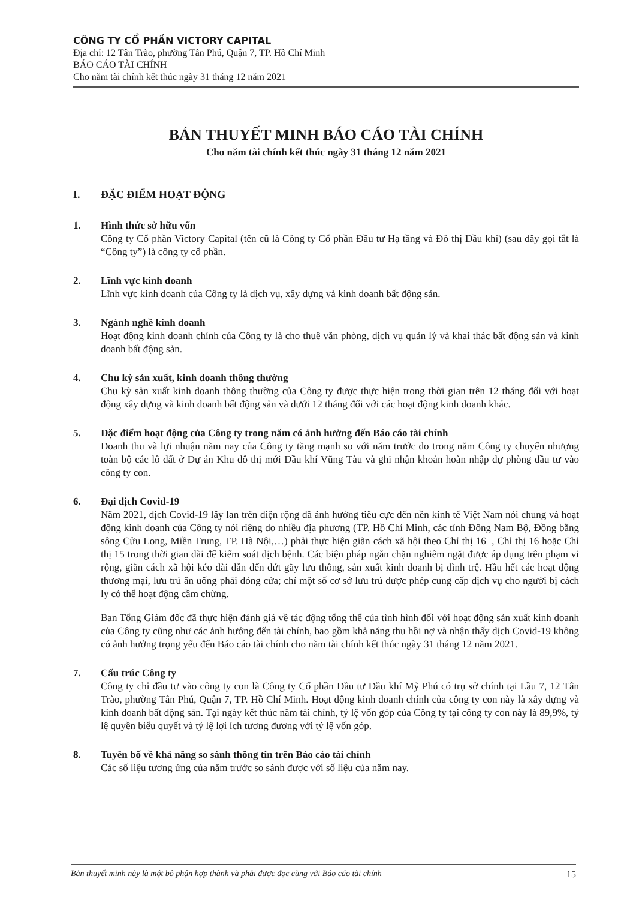CÔNG TY CỔ PHẦN VICTORY CAPITAL
Địa chỉ: 12 Tân Trào, phường Tân Phú, Quận 7, TP. Hồ Chí Minh
BÁO CÁO TÀI CHÍNH
Cho năm tài chính kết thúc ngày 31 tháng 12 năm 2021
BẢN THUYẾT MINH BÁO CÁO TÀI CHÍNH
Cho năm tài chính kết thúc ngày 31 tháng 12 năm 2021
I. ĐẶC ĐIỂM HOẠT ĐỘNG
1. Hình thức sở hữu vốn
Công ty Cổ phần Victory Capital (tên cũ là Công ty Cổ phần Đầu tư Hạ tầng và Đô thị Dầu khí) (sau đây gọi tắt là “Công ty”) là công ty cổ phần.
2. Lĩnh vực kinh doanh
Lĩnh vực kinh doanh của Công ty là dịch vụ, xây dựng và kinh doanh bất động sản.
3. Ngành nghề kinh doanh
Hoạt động kinh doanh chính của Công ty là cho thuê văn phòng, dịch vụ quản lý và khai thác bất động sản và kinh doanh bất động sản.
4. Chu kỳ sản xuất, kinh doanh thông thường
Chu kỳ sản xuất kinh doanh thông thường của Công ty được thực hiện trong thời gian trên 12 tháng đối với hoạt động xây dựng và kinh doanh bất động sản và dưới 12 tháng đối với các hoạt động kinh doanh khác.
5. Đặc điểm hoạt động của Công ty trong năm có ảnh hưởng đến Báo cáo tài chính
Doanh thu và lợi nhuận năm nay của Công ty tăng mạnh so với năm trước do trong năm Công ty chuyển nhượng toàn bộ các lô đất ở Dự án Khu đô thị mới Dầu khí Vũng Tàu và ghi nhận khoản hoàn nhập dự phòng đầu tư vào công ty con.
6. Đại dịch Covid-19
Năm 2021, dịch Covid-19 lây lan trên diện rộng đã ảnh hưởng tiêu cực đến nền kinh tế Việt Nam nói chung và hoạt động kinh doanh của Công ty nói riêng do nhiều địa phương (TP. Hồ Chí Minh, các tỉnh Đông Nam Bộ, Đồng bằng sông Cửu Long, Miền Trung, TP. Hà Nội,…) phải thực hiện giãn cách xã hội theo Chỉ thị 16+, Chỉ thị 16 hoặc Chỉ thị 15 trong thời gian dài để kiểm soát dịch bệnh. Các biện pháp ngăn chặn nghiêm ngặt được áp dụng trên phạm vi rộng, giãn cách xã hội kéo dài dẫn đến đứt gãy lưu thông, sản xuất kinh doanh bị đình trệ. Hầu hết các hoạt động thương mại, lưu trú ăn uống phải đóng cửa; chỉ một số cơ sở lưu trú được phép cung cấp dịch vụ cho người bị cách ly có thể hoạt động cầm chừng.
Ban Tổng Giám đốc đã thực hiện đánh giá về tác động tổng thể của tình hình đối với hoạt động sản xuất kinh doanh của Công ty cũng như các ảnh hưởng đến tài chính, bao gồm khả năng thu hồi nợ và nhận thấy dịch Covid-19 không có ảnh hưởng trọng yếu đến Báo cáo tài chính cho năm tài chính kết thúc ngày 31 tháng 12 năm 2021.
7. Cấu trúc Công ty
Công ty chỉ đầu tư vào công ty con là Công ty Cổ phần Đầu tư Dầu khí Mỹ Phú có trụ sở chính tại Lầu 7, 12 Tân Trào, phường Tân Phú, Quận 7, TP. Hồ Chí Minh. Hoạt động kinh doanh chính của công ty con này là xây dựng và kinh doanh bất động sản. Tại ngày kết thúc năm tài chính, tỷ lệ vốn góp của Công ty tại công ty con này là 89,9%, tỷ lệ quyền biểu quyết và tỷ lệ lợi ích tương đương với tỷ lệ vốn góp.
8. Tuyên bố về khả năng so sánh thông tin trên Báo cáo tài chính
Các số liệu tương ứng của năm trước so sánh được với số liệu của năm nay.
Bản thuyết minh này là một bộ phận hợp thành và phải được đọc cùng với Báo cáo tài chính 15